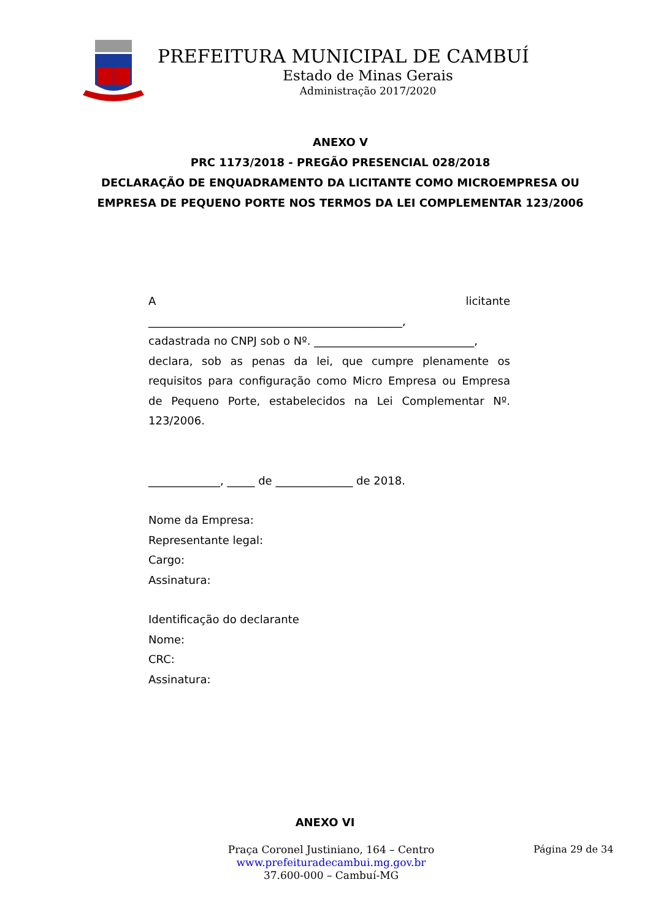PREFEITURA MUNICIPAL DE CAMBUÍ
Estado de Minas Gerais
Administração 2017/2020
ANEXO V
PRC 1173/2018 - PREGÃO PRESENCIAL 028/2018
DECLARAÇÃO DE ENQUADRAMENTO DA LICITANTE COMO MICROEMPRESA OU EMPRESA DE PEQUENO PORTE NOS TERMOS DA LEI COMPLEMENTAR 123/2006
Alicitante
______________________________________________,
cadastrada no CNPJ sob o Nº. _____________________________,
declara, sob as penas da lei, que cumpre plenamente os requisitos para configuração como Micro Empresa ou Empresa de Pequeno Porte, estabelecidos na Lei Complementar Nº. 123/2006.
_____________, _____ de ______________ de 2018.
Nome da Empresa:
Representante legal:
Cargo:
Assinatura:
Identificação do declarante
Nome:
CRC:
Assinatura:
ANEXO VI
Praça Coronel Justiniano, 164 – Centro
www.prefeituradecambui.mg.gov.br
37.600-000 – Cambuí-MG
Página 29 de 34